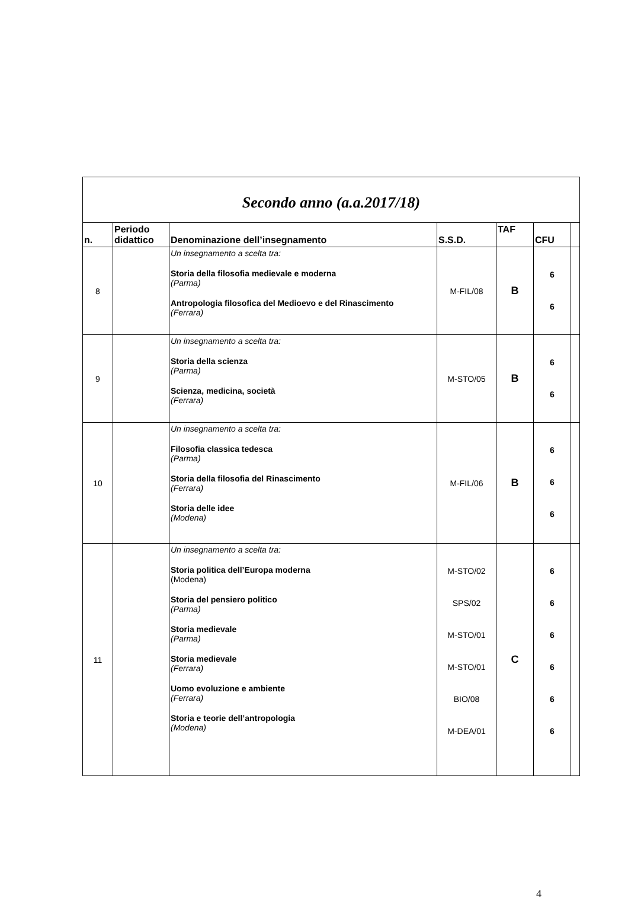| Secondo anno (a.a.2017/18) | | | | | | |
| n. | Periodo didattico | Denominazione dell’insegnamento | S.S.D. | TAF | CFU | |
| 8 | | Un insegnamento a scelta tra: Storia della filosofia medievale e moderna (Parma) Antropologia filosofica del Medioevo e del Rinascimento (Ferrara) | M-FIL/08 | B | 6 6 | |
| 9 | | Un insegnamento a scelta tra: Storia della scienza (Parma) Scienza, medicina, società (Ferrara) | M-STO/05 | B | 6 6 | |
| 10 | | Un insegnamento a scelta tra: Filosofia classica tedesca (Parma) Storia della filosofia del Rinascimento (Ferrara) Storia delle idee (Modena) | M-FIL/06 | B | 6 6 6 | |
| 11 | | Un insegnamento a scelta tra: Storia politica dell’Europa moderna (Modena) Storia del pensiero politico (Parma) Storia medievale (Parma) Storia medievale (Ferrara) Uomo evoluzione e ambiente (Ferrara) Storia e teorie dell’antropologia (Modena) | M-STO/02 SPS/02 M-STO/01 M-STO/01 BIO/08 M-DEA/01 | C | 6 6 6 6 6 6 | |
4